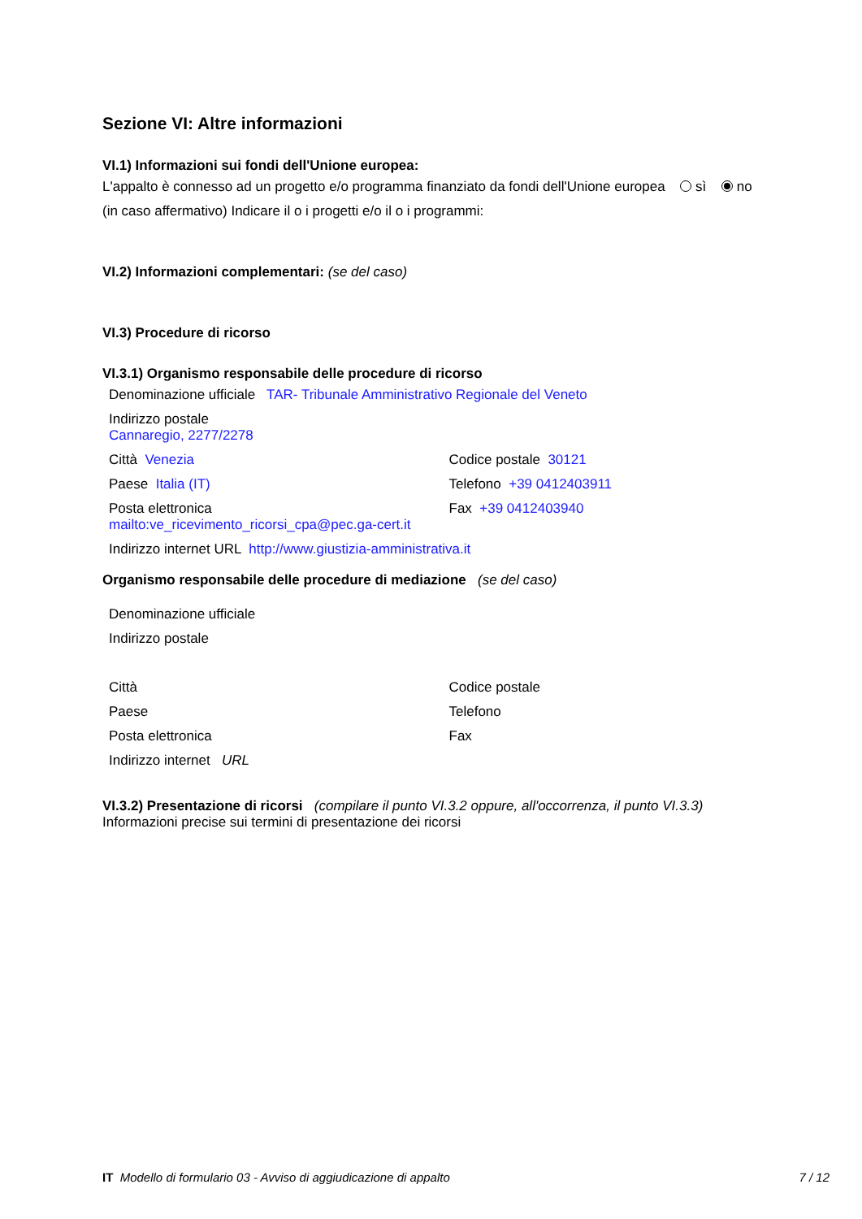Sezione VI: Altre informazioni
VI.1) Informazioni sui fondi dell'Unione europea:
L'appalto è connesso ad un progetto e/o programma finanziato da fondi dell'Unione europea sì no
(in caso affermativo) Indicare il o i progetti e/o il o i programmi:
VI.2) Informazioni complementari: (se del caso)
VI.3) Procedure di ricorso
VI.3.1) Organismo responsabile delle procedure di ricorso
Denominazione ufficiale TAR- Tribunale Amministrativo Regionale del Veneto
Indirizzo postale
Cannaregio, 2277/2278
Città Venezia Codice postale 30121
Paese Italia (IT) Telefono +39 0412403911
Posta elettronica
mailto:ve_ricevimento_ricorsi_cpa@pec.ga-cert.it
Fax +39 0412403940
Indirizzo internet URL http://www.giustizia-amministrativa.it
Organismo responsabile delle procedure di mediazione (se del caso)
Denominazione ufficiale
Indirizzo postale
Città Codice postale
Paese Telefono
Posta elettronica Fax
Indirizzo internet URL
VI.3.2) Presentazione di ricorsi (compilare il punto VI.3.2 oppure, all'occorrenza, il punto VI.3.3)
Informazioni precise sui termini di presentazione dei ricorsi
IT Modello di formulario 03 - Avviso di aggiudicazione di appalto
7 / 12